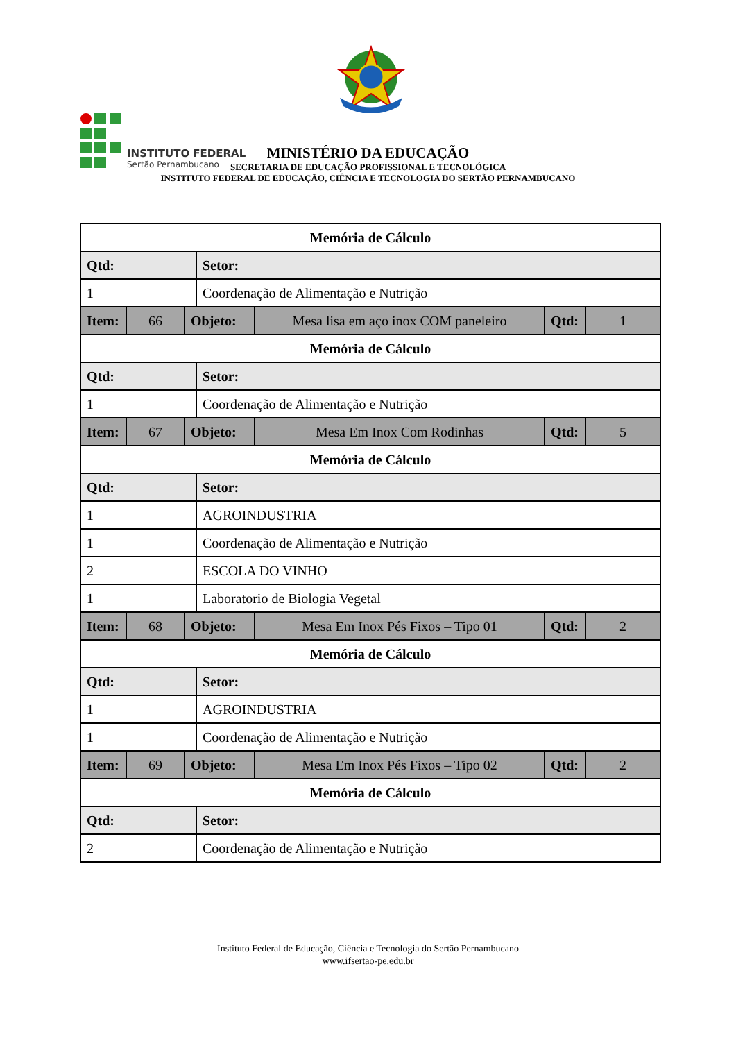INSTITUTO FEDERAL
Sertão Pernambucano
MINISTÉRIO DA EDUCAÇÃO
SECRETARIA DE EDUCAÇÃO PROFISSIONAL E TECNOLÓGICA
INSTITUTO FEDERAL DE EDUCAÇÃO, CIÊNCIA E TECNOLOGIA DO SERTÃO PERNAMBUCANO
| Memória de Cálculo | | | | | | |
| Qtd: | | | Setor: | | | |
| 1 | | | Coordenação de Alimentação e Nutrição | | | |
| Item: | 66 | Objeto: | | Mesa lisa em aço inox COM paneleiro | Qtd: | 1 |
| Memória de Cálculo | | | | | | |
| Qtd: | | | Setor: | | | |
| 1 | | | Coordenação de Alimentação e Nutrição | | | |
| Item: | 67 | Objeto: | | Mesa Em Inox Com Rodinhas | Qtd: | 5 |
| Memória de Cálculo | | | | | | |
| Qtd: | | | Setor: | | | |
| 1 | | | AGROINDUSTRIA | | | |
| 1 | | | Coordenação de Alimentação e Nutrição | | | |
| 2 | | | ESCOLA DO VINHO | | | |
| 1 | | | Laboratorio de Biologia Vegetal | | | |
| Item: | 68 | Objeto: | | Mesa Em Inox Pés Fixos – Tipo 01 | Qtd: | 2 |
| Memória de Cálculo | | | | | | |
| Qtd: | | | Setor: | | | |
| 1 | | | AGROINDUSTRIA | | | |
| 1 | | | Coordenação de Alimentação e Nutrição | | | |
| Item: | 69 | Objeto: | | Mesa Em Inox Pés Fixos – Tipo 02 | Qtd: | 2 |
| Memória de Cálculo | | | | | | |
| Qtd: | | | Setor: | | | |
| 2 | | | Coordenação de Alimentação e Nutrição | | | |
Instituto Federal de Educação, Ciência e Tecnologia do Sertão Pernambucano
www.ifsertao-pe.edu.br